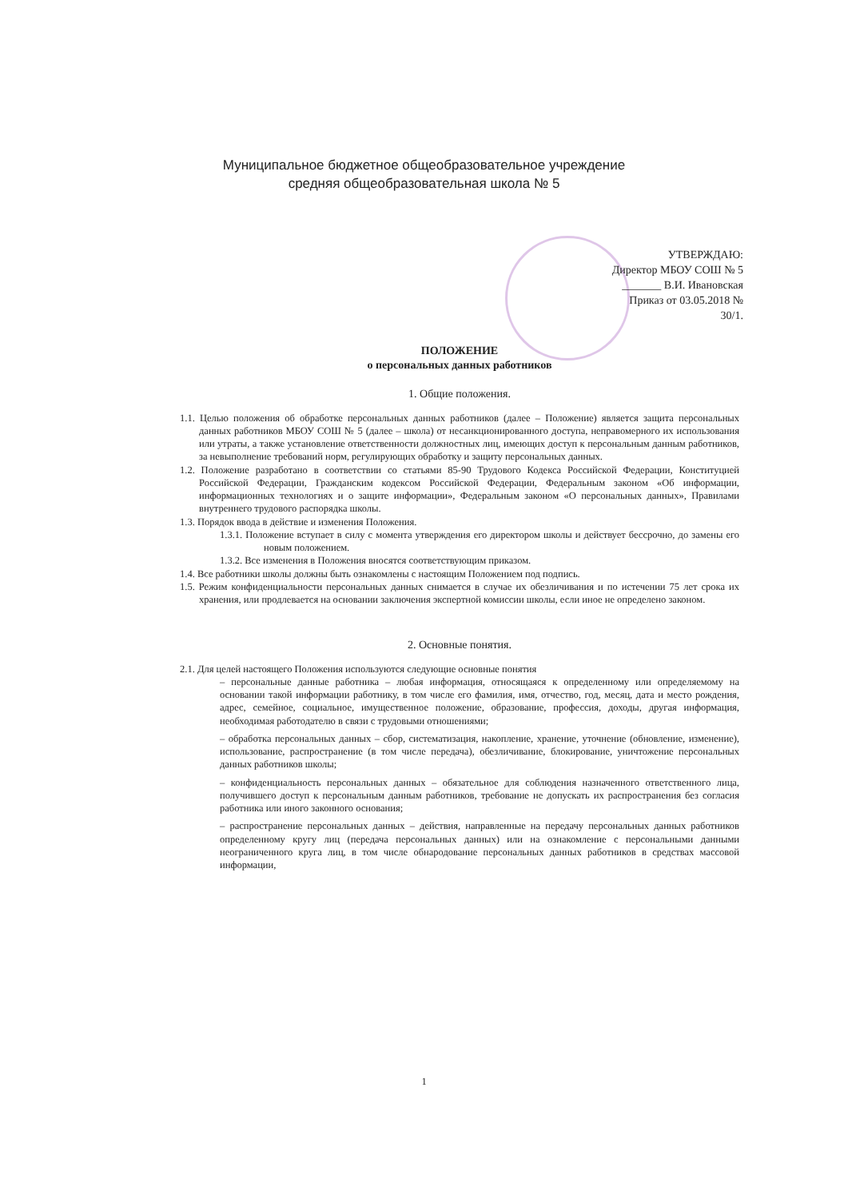Муниципальное бюджетное общеобразовательное учреждение
средняя общеобразовательная школа № 5
УТВЕРЖДАЮ:
Директор МБОУ СОШ № 5
_______ В.И. Ивановская
Приказ от 03.05.2018 № 30/1.
ПОЛОЖЕНИЕ
о персональных данных работников
1. Общие положения.
1.1. Целью положения об обработке персональных данных работников (далее – Положение) является защита персональных данных работников МБОУ СОШ № 5 (далее – школа) от несанкционированного доступа, неправомерного их использования или утраты, а также установление ответственности должностных лиц, имеющих доступ к персональным данным работников, за невыполнение требований норм, регулирующих обработку и защиту персональных данных.
1.2. Положение разработано в соответствии со статьями 85-90 Трудового Кодекса Российской Федерации, Конституцией Российской Федерации, Гражданским кодексом Российской Федерации, Федеральным законом «Об информации, информационных технологиях и о защите информации», Федеральным законом «О персональных данных», Правилами внутреннего трудового распорядка школы.
1.3. Порядок ввода в действие и изменения Положения.
1.3.1. Положение вступает в силу с момента утверждения его директором школы и действует бессрочно, до замены его новым положением.
1.3.2. Все изменения в Положения вносятся соответствующим приказом.
1.4. Все работники школы должны быть ознакомлены с настоящим Положением под подпись.
1.5. Режим конфиденциальности персональных данных снимается в случае их обезличивания и по истечении 75 лет срока их хранения, или продлевается на основании заключения экспертной комиссии школы, если иное не определено законом.
2. Основные понятия.
2.1. Для целей настоящего Положения используются следующие основные понятия
– персональные данные работника – любая информация, относящаяся к определенному или определяемому на основании такой информации работнику, в том числе его фамилия, имя, отчество, год, месяц, дата и место рождения, адрес, семейное, социальное, имущественное положение, образование, профессия, доходы, другая информация, необходимая работодателю в связи с трудовыми отношениями;
– обработка персональных данных – сбор, систематизация, накопление, хранение, уточнение (обновление, изменение), использование, распространение (в том числе передача), обезличивание, блокирование, уничтожение персональных данных работников школы;
– конфиденциальность персональных данных – обязательное для соблюдения назначенного ответственного лица, получившего доступ к персональным данным работников, требование не допускать их распространения без согласия работника или иного законного основания;
– распространение персональных данных – действия, направленные на передачу персональных данных работников определенному кругу лиц (передача персональных данных) или на ознакомление с персональными данными неограниченного круга лиц, в том числе обнародование персональных данных работников в средствах массовой информации,
1